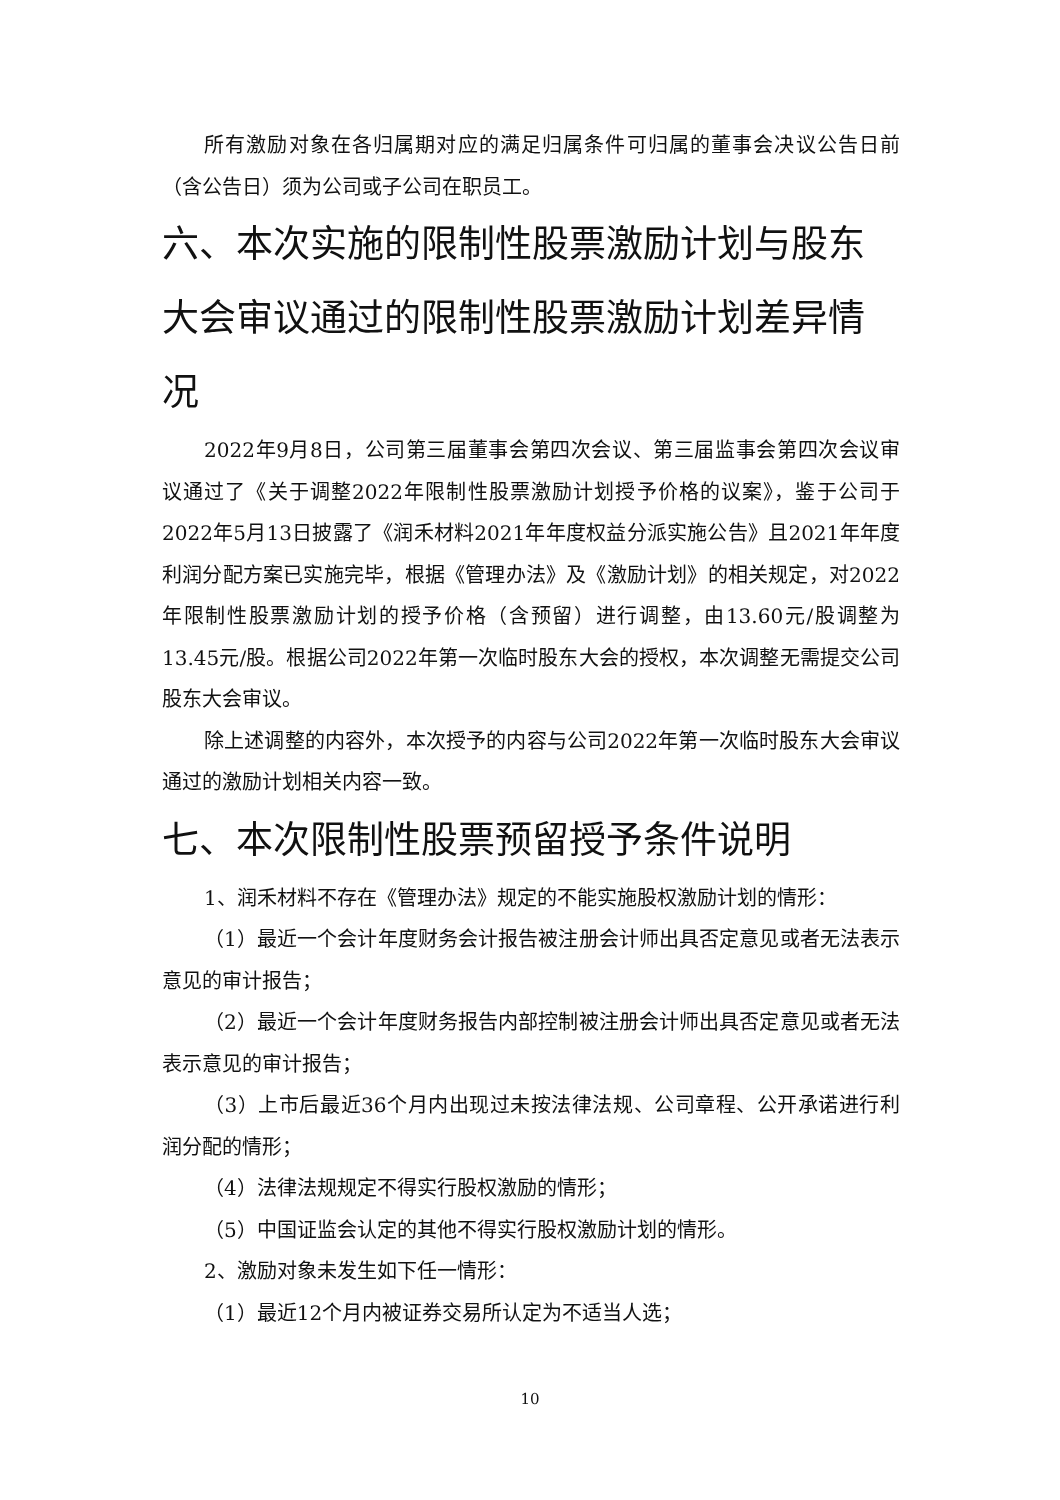所有激励对象在各归属期对应的满足归属条件可归属的董事会决议公告日前（含公告日）须为公司或子公司在职员工。
六、本次实施的限制性股票激励计划与股东大会审议通过的限制性股票激励计划差异情况
2022年9月8日，公司第三届董事会第四次会议、第三届监事会第四次会议审议通过了《关于调整2022年限制性股票激励计划授予价格的议案》，鉴于公司于2022年5月13日披露了《润禾材料2021年年度权益分派实施公告》且2021年年度利润分配方案已实施完毕，根据《管理办法》及《激励计划》的相关规定，对2022年限制性股票激励计划的授予价格（含预留）进行调整，由13.60元/股调整为13.45元/股。根据公司2022年第一次临时股东大会的授权，本次调整无需提交公司股东大会审议。
除上述调整的内容外，本次授予的内容与公司2022年第一次临时股东大会审议通过的激励计划相关内容一致。
七、本次限制性股票预留授予条件说明
1、润禾材料不存在《管理办法》规定的不能实施股权激励计划的情形：
（1）最近一个会计年度财务会计报告被注册会计师出具否定意见或者无法表示意见的审计报告；
（2）最近一个会计年度财务报告内部控制被注册会计师出具否定意见或者无法表示意见的审计报告；
（3）上市后最近36个月内出现过未按法律法规、公司章程、公开承诺进行利润分配的情形；
（4）法律法规规定不得实行股权激励的情形；
（5）中国证监会认定的其他不得实行股权激励计划的情形。
2、激励对象未发生如下任一情形：
（1）最近12个月内被证券交易所认定为不适当人选；
10